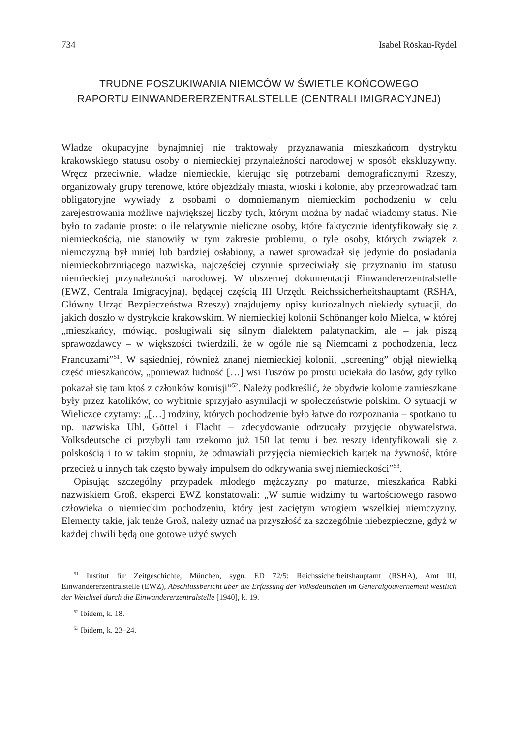734 Isabel Röskau-Rydel
TRUDNE POSZUKIWANIA NIEMCÓW W ŚWIETLE KOŃCOWEGO RAPORTU EINWANDERERZENTRALSTELLE (CENTRALI IMIGRACYJNEJ)
Władze okupacyjne bynajmniej nie traktowały przyznawania mieszkańcom dystryktu krakowskiego statusu osoby o niemieckiej przynależności narodowej w sposób ekskluzywny. Wręcz przeciwnie, władze niemieckie, kierując się potrzebami demograficznymi Rzeszy, organizowały grupy terenowe, które objeżdżały miasta, wioski i kolonie, aby przeprowadzać tam obligatoryjne wywiady z osobami o domniemanym niemieckim pochodzeniu w celu zarejestrowania możliwe największej liczby tych, którym można by nadać wiadomy status. Nie było to zadanie proste: o ile relatywnie nieliczne osoby, które faktycznie identyfikowały się z niemieckością, nie stanowiły w tym zakresie problemu, o tyle osoby, których związek z niemczyzną był mniej lub bardziej osłabiony, a nawet sprowadzał się jedynie do posiadania niemieckobrzmiącego nazwiska, najczęściej czynnie sprzeciwiały się przyznaniu im statusu niemieckiej przynależności narodowej. W obszernej dokumentacji Einwandererzentralstelle (EWZ, Centrala Imigracyjna), będącej częścią III Urzędu Reichssicherheitshauptamt (RSHA, Główny Urząd Bezpieczeństwa Rzeszy) znajdujemy opisy kuriozalnych niekiedy sytuacji, do jakich doszło w dystrykcie krakowskim. W niemieckiej kolonii Schönanger koło Mielca, w której „mieszkańcy, mówiąc, posługiwali się silnym dialektem palatynackim, ale – jak piszą sprawozdawcy – w większości twierdzili, że w ogóle nie są Niemcami z pochodzenia, lecz Francuzami”<sup>51</sup>. W sąsiedniej, również znanej niemieckiej kolonii, „screening” objął niewielką część mieszkańców, „ponieważ ludność […] wsi Tuszów po prostu uciekała do lasów, gdy tylko pokazał się tam ktoś z członków komisji”<sup>52</sup>. Należy podkreślić, że obydwie kolonie zamieszkane były przez katolików, co wybitnie sprzyjało asymilacji w społeczeństwie polskim. O sytuacji w Wieliczce czytamy: „[…] rodziny, których pochodzenie było łatwe do rozpoznania – spotkano tu np. nazwiska Uhl, Göttel i Flacht – zdecydowanie odrzucały przyjęcie obywatelstwa. Volksdeutsche ci przybyli tam rzekomo już 150 lat temu i bez reszty identyfikowali się z polskością i to w takim stopniu, że odmawiali przyjęcia niemieckich kartek na żywność, które przecież u innych tak często bywały impulsem do odkrywania swej niemieckości”<sup>53</sup>.
Opisując szczególny przypadek młodego mężczyzny po maturze, mieszkańca Rabki nazwiskiem Groß, eksperci EWZ konstatowali: „W sumie widzimy tu wartościowego rasowo człowieka o niemieckim pochodzeniu, który jest zaciętym wrogiem wszelkiej niemczyzny. Elementy takie, jak tenże Groß, należy uznać na przyszłość za szczególnie niebezpieczne, gdyż w każdej chwili będą one gotowe użyć swych
<sup>51</sup> Institut für Zeitgeschichte, München, sygn. ED 72/5: Reichssicherheitshauptamt (RSHA), Amt III, Einwandererzentralstelle (EWZ), Abschlussbericht über die Erfassung der Volksdeutschen im Generalgouvernement westlich der Weichsel durch die Einwandererzentralstelle [1940], k. 19.
<sup>52</sup> Ibidem, k. 18.
<sup>53</sup> Ibidem, k. 23–24.